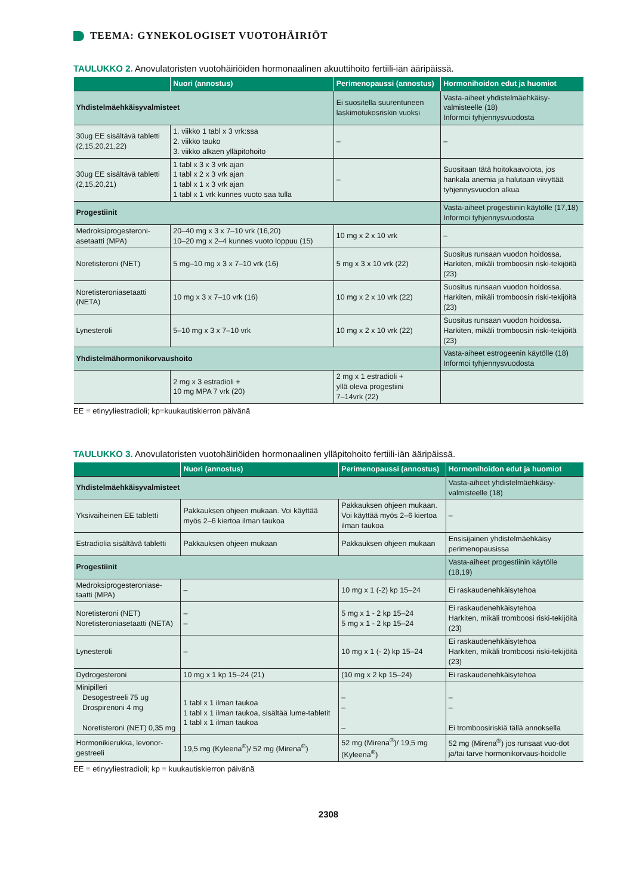TEEMA: GYNEKOLOGISET VUOTOHÄIRIÖT
TAULUKKO 2. Anovulatoristen vuotohäiriöiden hormonaalinen akuuttihoito fertiili-iän ääripäissä.
| | Nuori (annostus) | Perimenopaussi (annostus) | Hormonihoidon edut ja huomiot |
| --- | --- | --- | --- |
| Yhdistelmäehkäisyvalmisteet | | Ei suositella suurentuneen laskimotukosriskin vuoksi | Vasta-aiheet yhdistelmäehkäisy-valmisteelle (18) Informoi tyhjennysvuodosta |
| 30ug EE sisältävä tabletti (2,15,20,21,22) | 1. viikko 1 tabl x 3 vrk:ssa 2. viikko tauko 3. viikko alkaen ylläpitohoito | – | – |
| 30ug EE sisältävä tabletti (2,15,20,21) | 1 tabl x 3 x 3 vrk ajan 1 tabl x 2 x 3 vrk ajan 1 tabl x 1 x 3 vrk ajan 1 tabl x 1 vrk kunnes vuoto saa tulla | – | Suositaan tätä hoitokaavoiota, jos hankala anemia ja halutaan viivyttää tyhjennysvuodon alkua |
| Progestiinit | | | Vasta-aiheet progestiinin käytölle (17,18) Informoi tyhjennysvuodosta |
| Medroksiprogesteroni-asetaatti (MPA) | 20–40 mg x 3 x 7–10 vrk (16,20) 10–20 mg x 2–4 kunnes vuoto loppuu (15) | 10 mg x 2 x 10 vrk | – |
| Noretisteroni (NET) | 5 mg–10 mg x 3 x 7–10 vrk (16) | 5 mg x 3 x 10 vrk (22) | Suositus runsaan vuodon hoidossa. Harkiten, mikäli tromboosin riski-tekijöitä (23) |
| Noretisteroniasetaatti (NETA) | 10 mg x 3 x 7–10 vrk (16) | 10 mg x 2 x 10 vrk (22) | Suositus runsaan vuodon hoidossa. Harkiten, mikäli tromboosin riski-tekijöitä (23) |
| Lynesteroli | 5–10 mg x 3 x 7–10 vrk | 10 mg x 2 x 10 vrk (22) | Suositus runsaan vuodon hoidossa. Harkiten, mikäli tromboosin riski-tekijöitä (23) |
| Yhdistelmähormonikorvaushoito | | | Vasta-aiheet estrogeenin käytölle (18) Informoi tyhjennysvuodosta |
| | 2 mg x 3 estradioli + 10 mg MPA 7 vrk (20) | 2 mg x 1 estradioli + yllä oleva progestiini 7–14vrk (22) | |
EE = etinyyliestradioli; kp=kuukautiskierron päivänä
TAULUKKO 3. Anovulatoristen vuotohäiriöiden hormonaalinen ylläpitohoito fertiili-iän ääripäissä.
| | Nuori (annostus) | Perimenopaussi (annostus) | Hormonihoidon edut ja huomiot |
| --- | --- | --- | --- |
| Yhdistelmäehkäisyvalmisteet | | | Vasta-aiheet yhdistelmäehkäisy-valmisteelle (18) |
| Yksivaiheinen EE tabletti | Pakkauksen ohjeen mukaan. Voi käyttää myös 2–6 kiertoa ilman taukoa | Pakkauksen ohjeen mukaan. Voi käyttää myös 2–6 kiertoa ilman taukoa | – |
| Estradiolia sisältävä tabletti | Pakkauksen ohjeen mukaan | Pakkauksen ohjeen mukaan | Ensisijainen yhdistelmäehkäisy perimenopausissa |
| Progestiinit | | | Vasta-aiheet progestiinin käytölle (18,19) |
| Medroksiprogesteroniase-taatti (MPA) | – | 10 mg x 1 (-2) kp 15–24 | Ei raskaudenehkäisytehoa |
| Noretisteroni (NET) Noretisteroniasetaatti (NETA) | – – | 5 mg x 1 - 2 kp 15–24 5 mg x 1 - 2 kp 15–24 | Ei raskaudenehkäisytehoa Harkiten, mikäli tromboosi riski-tekijöitä (23) |
| Lynesteroli | – | 10 mg x 1 (- 2) kp 15–24 | Ei raskaudenehkäisytehoa Harkiten, mikäli tromboosi riski-tekijöitä (23) |
| Dydrogesteroni | 10 mg x 1 kp 15–24 (21) | (10 mg x 2 kp 15–24) | Ei raskaudenehkäisytehoa |
| Minipilleri Desogestreeli 75 ug Drospirenoni 4 mg Noretisteroni (NET) 0,35 mg | 1 tabl x 1 ilman taukoa 1 tabl x 1 ilman taukoa, sisältää lume-tabletit 1 tabl x 1 ilman taukoa | – – – | – – Ei tromboosiriskiä tällä annoksella |
| Hormonikierukka, levonor-gestreeli | 19,5 mg (Kyleena<sup>®</sup>)/ 52 mg (Mirena<sup>®</sup>) | 52 mg (Mirena<sup>®</sup>)/ 19,5 mg (Kyleena<sup>®</sup>) | 52 mg (Mirena<sup>®</sup>) jos runsaat vuo-dot ja/tai tarve hormonikorvaus-hoidolle |
EE = etinyyliestradioli; kp = kuukautiskierron päivänä
2308